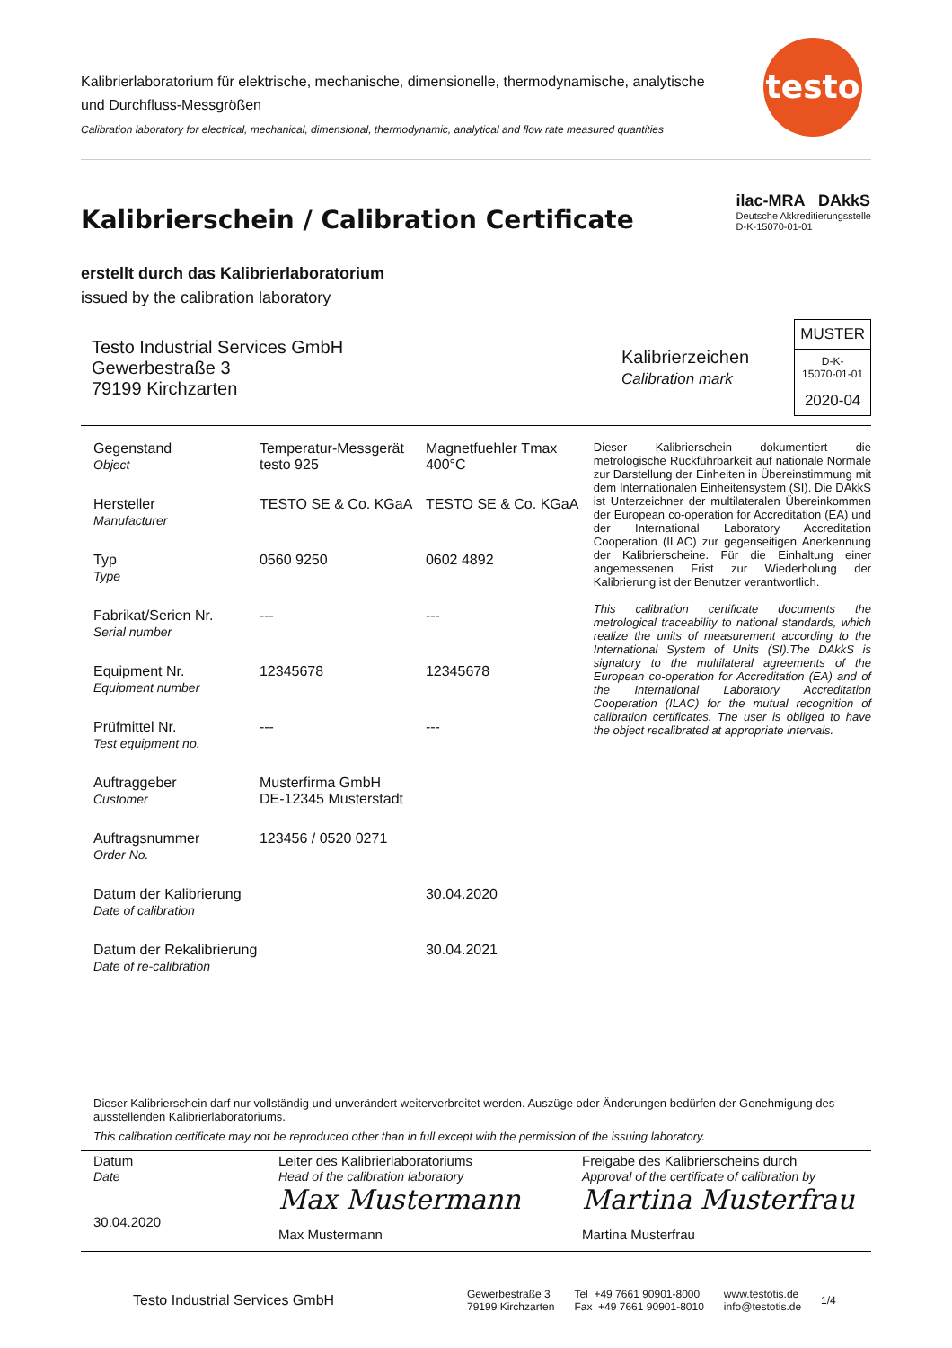testo
Kalibrierlaboratorium für elektrische, mechanische, dimensionelle, thermodynamische, analytische und Durchfluss-Messgrößen
Calibration laboratory for electrical, mechanical, dimensional, thermodynamic, analytical and flow rate measured quantities
Kalibrierschein / Calibration Certificate
erstellt durch das Kalibrierlaboratorium
issued by the calibration laboratory
ilac-MRA DAkkS
Deutsche Akkreditierungsstelle
D-K-15070-01-01
Testo Industrial Services GmbH
Gewerbestraße 3
79199 Kirchzarten
Kalibrierzeichen
Calibration mark
| MUSTER |
| D-K- 15070-01-01 |
| 2020-04 |
| Gegenstand Object | Temperatur-Messgerät testo 925 | Magnetfuehler Tmax 400°C |
| Hersteller Manufacturer | TESTO SE & Co. KGaA | TESTO SE & Co. KGaA |
| Typ Type | 0560 9250 | 0602 4892 |
| Fabrikat/Serien Nr. Serial number | --- | --- |
| Equipment Nr. Equipment number | 12345678 | 12345678 |
| Prüfmittel Nr. Test equipment no. | --- | --- |
| Auftraggeber Customer | Musterfirma GmbH DE-12345 Musterstadt | |
| Auftragsnummer Order No. | 123456 / 0520 0271 | |
| Datum der Kalibrierung Date of calibration | | 30.04.2020 |
| Datum der Rekalibrierung Date of re-calibration | | 30.04.2021 |
Dieser Kalibrierschein dokumentiert die metrologische Rückführbarkeit auf nationale Normale zur Darstellung der Einheiten in Übereinstimmung mit dem Internationalen Einheitensystem (SI). Die DAkkS ist Unterzeichner der multilateralen Übereinkommen der European co-operation for Accreditation (EA) und der International Laboratory Accreditation Cooperation (ILAC) zur gegenseitigen Anerkennung der Kalibrierscheine. Für die Einhaltung einer angemessenen Frist zur Wiederholung der Kalibrierung ist der Benutzer verantwortlich.
This calibration certificate documents the metrological traceability to national standards, which realize the units of measurement according to the International System of Units (SI).The DAkkS is signatory to the multilateral agreements of the European co-operation for Accreditation (EA) and of the International Laboratory Accreditation Cooperation (ILAC) for the mutual recognition of calibration certificates. The user is obliged to have the object recalibrated at appropriate intervals.
Dieser Kalibrierschein darf nur vollständig und unverändert weiterverbreitet werden. Auszüge oder Änderungen bedürfen der Genehmigung des ausstellenden Kalibrierlaboratoriums.
This calibration certificate may not be reproduced other than in full except with the permission of the issuing laboratory.
Datum
Date
30.04.2020
Leiter des Kalibrierlaboratoriums
Head of the calibration laboratory
Max Mustermann
Max Mustermann
Freigabe des Kalibrierscheins durch
Approval of the certificate of calibration by
Martina Musterfrau
Martina Musterfrau
Testo Industrial Services GmbH
Gewerbestraße 3
79199 Kirchzarten
Tel +49 7661 90901-8000
Fax +49 7661 90901-8010
www.testotis.de
info@testotis.de
1/4